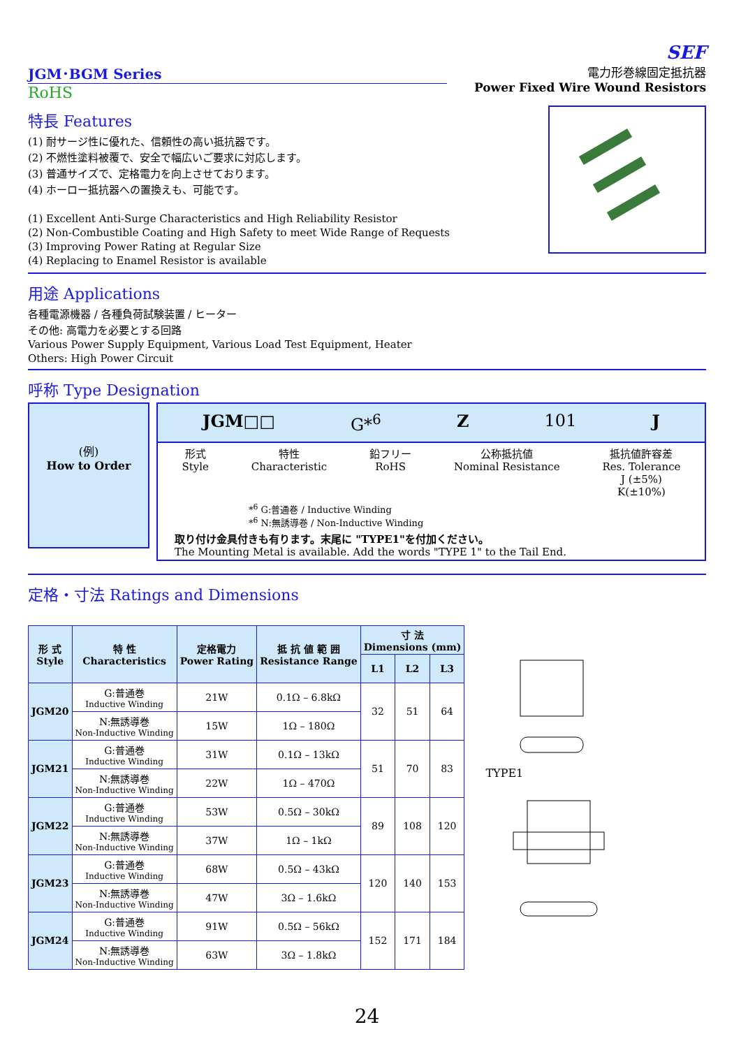SEF
JGM･BGM Series
RoHS
電力形巻線固定抵抗器
Power Fixed Wire Wound Resistors
特長 Features
(1) 耐サージ性に優れた、信頼性の高い抵抗器です。
(2) 不燃性塗料被覆で、安全で幅広いご要求に対応します。
(3) 普通サイズで、定格電力を向上させております。
(4) ホーロー抵抗器への置換えも、可能です。
(1) Excellent Anti-Surge Characteristics and High Reliability Resistor
(2) Non-Combustible Coating and High Safety to meet Wide Range of Requests
(3) Improving Power Rating at Regular Size
(4) Replacing to Enamel Resistor is available
用途 Applications
各種電源機器 / 各種負荷試験装置 / ヒーター
その他: 高電力を必要とする回路
Various Power Supply Equipment, Various Load Test Equipment, Heater
Others: High Power Circuit
呼称 Type Designation
(例)
How to Order
JGM□□ G*<sup>6</sup> Z 101 J
形式
Style 特性
Characteristic 鉛フリー
RoHS 公称抵抗値
Nominal Resistance 抵抗値許容差
Res. Tolerance
J (±5%)
K(±10%)
*<sup>6</sup> G:普通巻 / Inductive Winding
*<sup>6</sup> N:無誘導巻 / Non-Inductive Winding
取り付け金具付きも有ります。末尾に "TYPE1"を付加ください。
The Mounting Metal is available. Add the words "TYPE 1" to the Tail End.
定格・寸法 Ratings and Dimensions
| 形 式 Style | 特 性 Characteristics | 定格電力 Power Rating | 抵 抗 値 範 囲 Resistance Range | 寸 法 Dimensions (mm) | | |
| --- | --- | --- | --- | --- | --- | --- |
| | | | | L1 | L2 | L3 |
| JGM20 | G:普通巻 Inductive Winding | 21W | 0.1Ω – 6.8kΩ | 32 | 51 | 64 |
| | N:無誘導巻 Non-Inductive Winding | 15W | 1Ω – 180Ω | | | |
| JGM21 | G:普通巻 Inductive Winding | 31W | 0.1Ω – 13kΩ | 51 | 70 | 83 |
| | N:無誘導巻 Non-Inductive Winding | 22W | 1Ω – 470Ω | | | |
| JGM22 | G:普通巻 Inductive Winding | 53W | 0.5Ω – 30kΩ | 89 | 108 | 120 |
| | N:無誘導巻 Non-Inductive Winding | 37W | 1Ω – 1kΩ | | | |
| JGM23 | G:普通巻 Inductive Winding | 68W | 0.5Ω – 43kΩ | 120 | 140 | 153 |
| | N:無誘導巻 Non-Inductive Winding | 47W | 3Ω – 1.6kΩ | | | |
| JGM24 | G:普通巻 Inductive Winding | 91W | 0.5Ω – 56kΩ | 152 | 171 | 184 |
| | N:無誘導巻 Non-Inductive Winding | 63W | 3Ω – 1.8kΩ | | | |
TYPE1
24